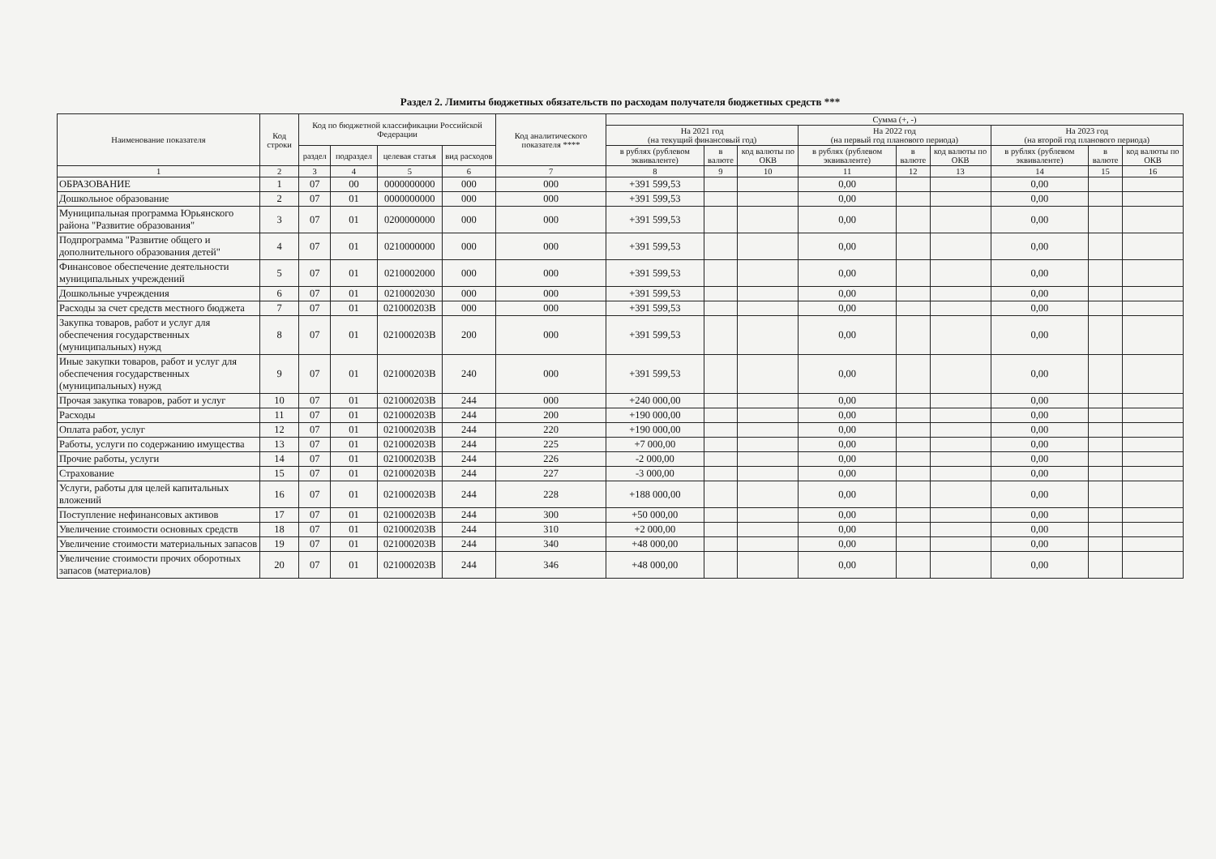Раздел 2. Лимиты бюджетных обязательств по расходам получателя бюджетных средств ***
| Наименование показателя | Код строки | Код по бюджетной классификации Российской Федерации | | | | Код аналитического показателя **** | Сумма (+, -) | | | | | | | | |
| --- | --- | --- | --- | --- | --- | --- | --- | --- | --- | --- | --- | --- | --- | --- | --- |
| | | | | | | | На 2021 год (на текущий финансовый год) | | | На 2022 год (на первый год планового периода) | | | На 2023 год (на второй год планового периода) | | |
| | | раздел | подраздел | целевая статья | вид расходов | | в рублях (рублевом эквиваленте) | в валюте | код валюты по ОКВ | в рублях (рублевом эквиваленте) | в валюте | код валюты по ОКВ | в рублях (рублевом эквиваленте) | в валюте | код валюты по ОКВ |
| 1 | 2 | 3 | 4 | 5 | 6 | 7 | 8 | 9 | 10 | 11 | 12 | 13 | 14 | 15 | 16 |
| ОБРАЗОВАНИЕ | 1 | 07 | 00 | 0000000000 | 000 | 000 | +391 599,53 | | | 0,00 | | | 0,00 | | |
| Дошкольное образование | 2 | 07 | 01 | 0000000000 | 000 | 000 | +391 599,53 | | | 0,00 | | | 0,00 | | |
| Муниципальная программа Юрьянского района "Развитие образования" | 3 | 07 | 01 | 0200000000 | 000 | 000 | +391 599,53 | | | 0,00 | | | 0,00 | | |
| Подпрограмма "Развитие общего и дополнительного образования детей" | 4 | 07 | 01 | 0210000000 | 000 | 000 | +391 599,53 | | | 0,00 | | | 0,00 | | |
| Финансовое обеспечение деятельности муниципальных учреждений | 5 | 07 | 01 | 0210002000 | 000 | 000 | +391 599,53 | | | 0,00 | | | 0,00 | | |
| Дошкольные учреждения | 6 | 07 | 01 | 0210002030 | 000 | 000 | +391 599,53 | | | 0,00 | | | 0,00 | | |
| Расходы за счет средств местного бюджета | 7 | 07 | 01 | 021000203В | 000 | 000 | +391 599,53 | | | 0,00 | | | 0,00 | | |
| Закупка товаров, работ и услуг для обеспечения государственных (муниципальных) нужд | 8 | 07 | 01 | 021000203В | 200 | 000 | +391 599,53 | | | 0,00 | | | 0,00 | | |
| Иные закупки товаров, работ и услуг для обеспечения государственных (муниципальных) нужд | 9 | 07 | 01 | 021000203В | 240 | 000 | +391 599,53 | | | 0,00 | | | 0,00 | | |
| Прочая закупка товаров, работ и услуг | 10 | 07 | 01 | 021000203В | 244 | 000 | +240 000,00 | | | 0,00 | | | 0,00 | | |
| Расходы | 11 | 07 | 01 | 021000203В | 244 | 200 | +190 000,00 | | | 0,00 | | | 0,00 | | |
| Оплата работ, услуг | 12 | 07 | 01 | 021000203В | 244 | 220 | +190 000,00 | | | 0,00 | | | 0,00 | | |
| Работы, услуги по содержанию имущества | 13 | 07 | 01 | 021000203В | 244 | 225 | +7 000,00 | | | 0,00 | | | 0,00 | | |
| Прочие работы, услуги | 14 | 07 | 01 | 021000203В | 244 | 226 | -2 000,00 | | | 0,00 | | | 0,00 | | |
| Страхование | 15 | 07 | 01 | 021000203В | 244 | 227 | -3 000,00 | | | 0,00 | | | 0,00 | | |
| Услуги, работы для целей капитальных вложений | 16 | 07 | 01 | 021000203В | 244 | 228 | +188 000,00 | | | 0,00 | | | 0,00 | | |
| Поступление нефинансовых активов | 17 | 07 | 01 | 021000203В | 244 | 300 | +50 000,00 | | | 0,00 | | | 0,00 | | |
| Увеличение стоимости основных средств | 18 | 07 | 01 | 021000203В | 244 | 310 | +2 000,00 | | | 0,00 | | | 0,00 | | |
| Увеличение стоимости материальных запасов | 19 | 07 | 01 | 021000203В | 244 | 340 | +48 000,00 | | | 0,00 | | | 0,00 | | |
| Увеличение стоимости прочих оборотных запасов (материалов) | 20 | 07 | 01 | 021000203В | 244 | 346 | +48 000,00 | | | 0,00 | | | 0,00 | | |